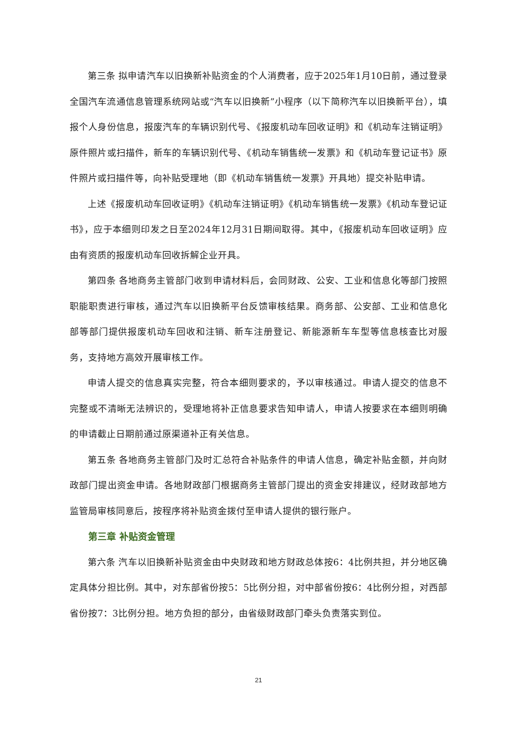第三条 拟申请汽车以旧换新补贴资金的个人消费者，应于2025年1月10日前，通过登录全国汽车流通信息管理系统网站或“汽车以旧换新”小程序（以下简称汽车以旧换新平台），填报个人身份信息，报废汽车的车辆识别代号、《报废机动车回收证明》和《机动车注销证明》原件照片或扫描件，新车的车辆识别代号、《机动车销售统一发票》和《机动车登记证书》原件照片或扫描件等，向补贴受理地（即《机动车销售统一发票》开具地）提交补贴申请。
上述《报废机动车回收证明》《机动车注销证明》《机动车销售统一发票》《机动车登记证书》，应于本细则印发之日至2024年12月31日期间取得。其中，《报废机动车回收证明》应由有资质的报废机动车回收拆解企业开具。
第四条 各地商务主管部门收到申请材料后，会同财政、公安、工业和信息化等部门按照职能职责进行审核，通过汽车以旧换新平台反馈审核结果。商务部、公安部、工业和信息化部等部门提供报废机动车回收和注销、新车注册登记、新能源新车车型等信息核查比对服务，支持地方高效开展审核工作。
申请人提交的信息真实完整，符合本细则要求的，予以审核通过。申请人提交的信息不完整或不清晰无法辨识的，受理地将补正信息要求告知申请人，申请人按要求在本细则明确的申请截止日期前通过原渠道补正有关信息。
第五条 各地商务主管部门及时汇总符合补贴条件的申请人信息，确定补贴金额，并向财政部门提出资金申请。各地财政部门根据商务主管部门提出的资金安排建议，经财政部地方监管局审核同意后，按程序将补贴资金拨付至申请人提供的银行账户。
第三章 补贴资金管理
第六条 汽车以旧换新补贴资金由中央财政和地方财政总体按6：4比例共担，并分地区确定具体分担比例。其中，对东部省份按5：5比例分担，对中部省份按6：4比例分担，对西部省份按7：3比例分担。地方负担的部分，由省级财政部门牵头负责落实到位。
21